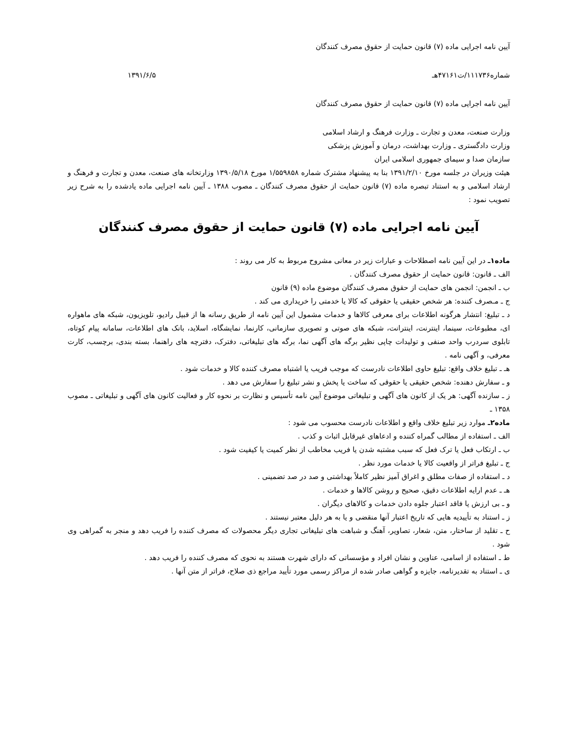آیین نامه اجرایی ماده (۷) قانون حمایت از حقوق مصرف کنندگان
شماره۱۱۱۷۳۶/ت۴۷۱۶۱هـ ۱۳۹۱/۶/۵
آیین نامه اجرایی ماده (۷) قانون حمایت از حقوق مصرف کنندگان
وزارت صنعت، معدن و تجارت ـ وزارت فرهنگ و ارشاد اسلامی
وزارت دادگستری ـ وزارت بهداشت، درمان و آموزش پزشکی
سازمان صدا و سیمای جمهوری اسلامی ایران
هیئت وزیران در جلسه مورخ ۱۳۹۱/۲/۱۰ بنا به پیشنهاد مشترک شماره ۱/۵۵۹۸۵۸ مورخ ۱۳۹۰/۵/۱۸ وزارتخانه های صنعت، معدن و تجارت و فرهنگ و ارشاد اسلامی و به استناد تبصره ماده (۷) قانون حمایت از حقوق مصرف کنندگان ـ مصوب ۱۳۸۸ ـ آیین نامه اجرایی ماده یادشده را به شرح زیر تصویب نمود :
آیین نامه اجرایی ماده (۷) قانون حمایت از حقوق مصرف کنندگان
ماده۱ـ در این آیین نامه اصطلاحات و عبارات زیر در معانی مشروح مربوط به کار می روند :
الف ـ قانون: قانون حمایت از حقوق مصرف کنندگان .
ب ـ انجمن: انجمن های حمایت از حقوق مصرف کنندگان موضوع ماده (۹) قانون
ج ـ مـصرف کننده: هر شخص حقیقی یا حقوقی که کالا یا خدمتی را خریداری می کند .
د ـ تبلیغ: انتشار هرگونه اطلاعات برای معرفی کالاها و خدمات مشمول این آیین نامه از طریق رسانه ها از قبیل رادیو، تلویزیون، شبکه های ماهواره ای، مطبوعات، سینما، اینترنت، اینترانت، شبکه های صوتی و تصویری سازمانی، کارنما، نمایشگاه، اسلاید، بانک های اطلاعات، سامانه پیام کوتاه، تابلوی سردرب واحد صنفی و تولیدات چاپی نظیر برگه های آگهی نما، برگه های تبلیغاتی، دفترک، دفترچه های راهنما، بسته بندی، برچسب، کارت معرفی، و آگهی نامه .
هـ ـ تبلیغ خلاف واقع: تبلیغ حاوی اطلاعات نادرست که موجب فریب یا اشتباه مصرف کننده کالا و خدمات شود .
و ـ سفارش دهنده: شخص حقیقی یا حقوقی که ساخت یا پخش و نشر تبلیغ را سفارش می دهد .
ز ـ سازنده آگهی: هر یک از کانون های آگهی و تبلیغاتی موضوع آیین نامه تأسیس و نظارت بر نحوه کار و فعالیت کانون های آگهی و تبلیغاتی ـ مصوب ۱۳۵۸ ـ
ماده۲ـ موارد زیر تبلیغ خلاف واقع و اطلاعات نادرست محسوب می شود :
الف ـ استفاده از مطالب گمراه کننده و ادعاهای غیرقابل اثبات و کذب .
ب ـ ارتکاب فعل یا ترک فعل که سبب مشتبه شدن یا فریب مخاطب از نظر کمیت یا کیفیت شود .
ج ـ تبلیغ فراتر از واقعیت کالا یا خدمات مورد نظر .
د ـ استفاده از صفات مطلق و اغراق آمیز نظیر کاملاً بهداشتی و صد در صد تضمینی .
هـ ـ عدم ارایه اطلاعات دقیق، صحیح و روشن کالاها و خدمات .
و ـ بی ارزش یا فاقد اعتبار جلوه دادن خدمات و کالاهای دیگران .
ز ـ استناد به تأییدیه هایی که تاریخ اعتبار آنها منقضی و یا به هر دلیل معتبر نیستند .
ح ـ تقلید از ساختار، متن، شعار، تصاویر، آهنگ و شباهت های تبلیغاتی تجاری دیگر محصولات که مصرف کننده را فریب دهد و منجر به گمراهی وی شود .
ط ـ استفاده از اسامی، عناوین و نشان افراد و مؤسساتی که دارای شهرت هستند به نحوی که مصرف کننده را فریب دهد .
ی ـ استناد به تقدیرنامه، جایزه و گواهی صادر شده از مراکز رسمی مورد تأیید مراجع ذی صلاح، فراتر از متن آنها .